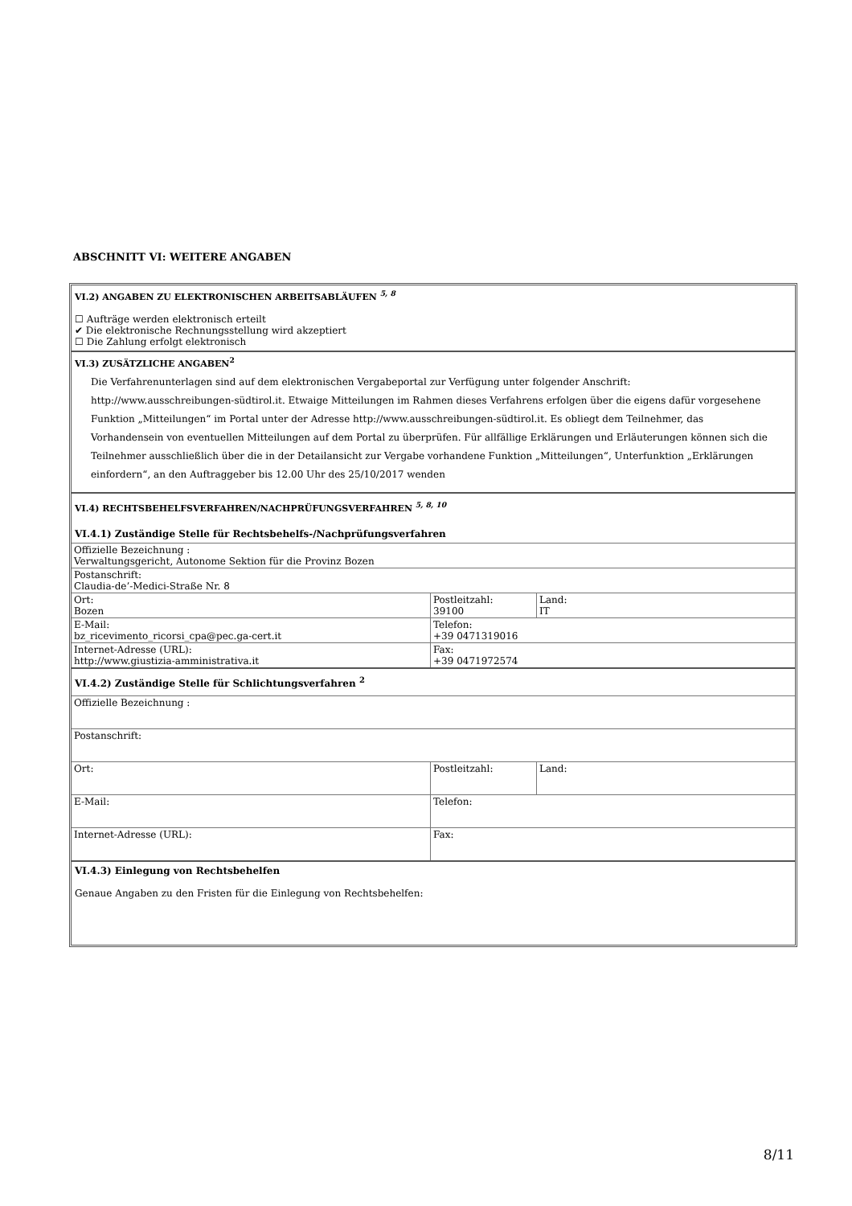ABSCHNITT VI: WEITERE ANGABEN
VI.2) ANGABEN ZU ELEKTRONISCHEN ARBEITSABLÄUFEN <sup>5, 8</sup>
☐ Aufträge werden elektronisch erteilt
✔ Die elektronische Rechnungsstellung wird akzeptiert
☐ Die Zahlung erfolgt elektronisch
VI.3) ZUSÄTZLICHE ANGABEN<sup>2</sup>
Die Verfahrenunterlagen sind auf dem elektronischen Vergabeportal zur Verfügung unter folgender Anschrift: http://www.ausschreibungen-südtirol.it. Etwaige Mitteilungen im Rahmen dieses Verfahrens erfolgen über die eigens dafür vorgesehene Funktion „Mitteilungen“ im Portal unter der Adresse http://www.ausschreibungen-südtirol.it. Es obliegt dem Teilnehmer, das Vorhandensein von eventuellen Mitteilungen auf dem Portal zu überprüfen. Für allfällige Erklärungen und Erläuterungen können sich die Teilnehmer ausschließlich über die in der Detailansicht zur Vergabe vorhandene Funktion „Mitteilungen“, Unterfunktion „Erklärungen einfordern“, an den Auftraggeber bis 12.00 Uhr des 25/10/2017 wenden
VI.4) RECHTSBEHELFSVERFAHREN/NACHPRÜFUNGSVERFAHREN <sup>5, 8, 10</sup>
VI.4.1) Zuständige Stelle für Rechtsbehelfs-/Nachprüfungsverfahren
| Offizielle Bezeichnung : Verwaltungsgericht, Autonome Sektion für die Provinz Bozen | | |
| Postanschrift: Claudia-de’-Medici-Straße Nr. 8 | | |
| Ort: Bozen | Postleitzahl: 39100 | Land: IT |
| E-Mail: bz_ricevimento_ricorsi_cpa@pec.ga-cert.it | Telefon: +39 0471319016 | |
| Internet-Adresse (URL): http://www.giustizia-amministrativa.it | Fax: +39 0471972574 | |
VI.4.2) Zuständige Stelle für Schlichtungsverfahren <sup>2</sup>
| Offizielle Bezeichnung : | | |
| Postanschrift: | | |
| Ort: | Postleitzahl: | Land: |
| E-Mail: | Telefon: | |
| Internet-Adresse (URL): | Fax: | |
VI.4.3) Einlegung von Rechtsbehelfen
Genaue Angaben zu den Fristen für die Einlegung von Rechtsbehelfen:
8/11